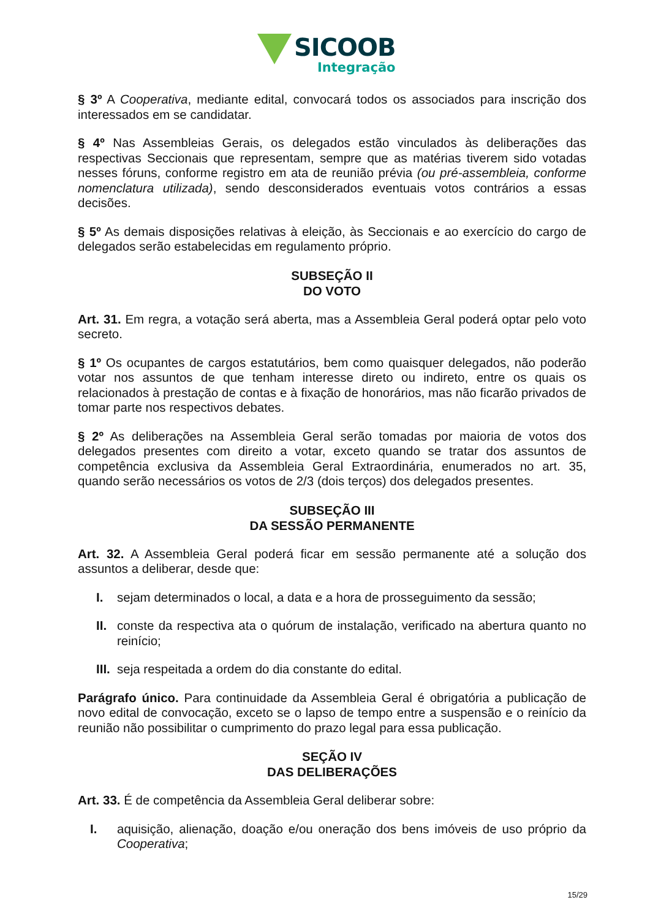SICOOB
Integração
§ 3º A Cooperativa, mediante edital, convocará todos os associados para inscrição dos interessados em se candidatar.
§ 4º Nas Assembleias Gerais, os delegados estão vinculados às deliberações das respectivas Seccionais que representam, sempre que as matérias tiverem sido votadas nesses fóruns, conforme registro em ata de reunião prévia (ou pré-assembleia, conforme nomenclatura utilizada), sendo desconsiderados eventuais votos contrários a essas decisões.
§ 5º As demais disposições relativas à eleição, às Seccionais e ao exercício do cargo de delegados serão estabelecidas em regulamento próprio.
SUBSEÇÃO II
DO VOTO
Art. 31. Em regra, a votação será aberta, mas a Assembleia Geral poderá optar pelo voto secreto.
§ 1º Os ocupantes de cargos estatutários, bem como quaisquer delegados, não poderão votar nos assuntos de que tenham interesse direto ou indireto, entre os quais os relacionados à prestação de contas e à fixação de honorários, mas não ficarão privados de tomar parte nos respectivos debates.
§ 2º As deliberações na Assembleia Geral serão tomadas por maioria de votos dos delegados presentes com direito a votar, exceto quando se tratar dos assuntos de competência exclusiva da Assembleia Geral Extraordinária, enumerados no art. 35, quando serão necessários os votos de 2/3 (dois terços) dos delegados presentes.
SUBSEÇÃO III
DA SESSÃO PERMANENTE
Art. 32. A Assembleia Geral poderá ficar em sessão permanente até a solução dos assuntos a deliberar, desde que:
I. sejam determinados o local, a data e a hora de prosseguimento da sessão;
II. conste da respectiva ata o quórum de instalação, verificado na abertura quanto no reinício;
III. seja respeitada a ordem do dia constante do edital.
Parágrafo único. Para continuidade da Assembleia Geral é obrigatória a publicação de novo edital de convocação, exceto se o lapso de tempo entre a suspensão e o reinício da reunião não possibilitar o cumprimento do prazo legal para essa publicação.
SEÇÃO IV
DAS DELIBERAÇÕES
Art. 33. É de competência da Assembleia Geral deliberar sobre:
I. aquisição, alienação, doação e/ou oneração dos bens imóveis de uso próprio da Cooperativa;
15/29